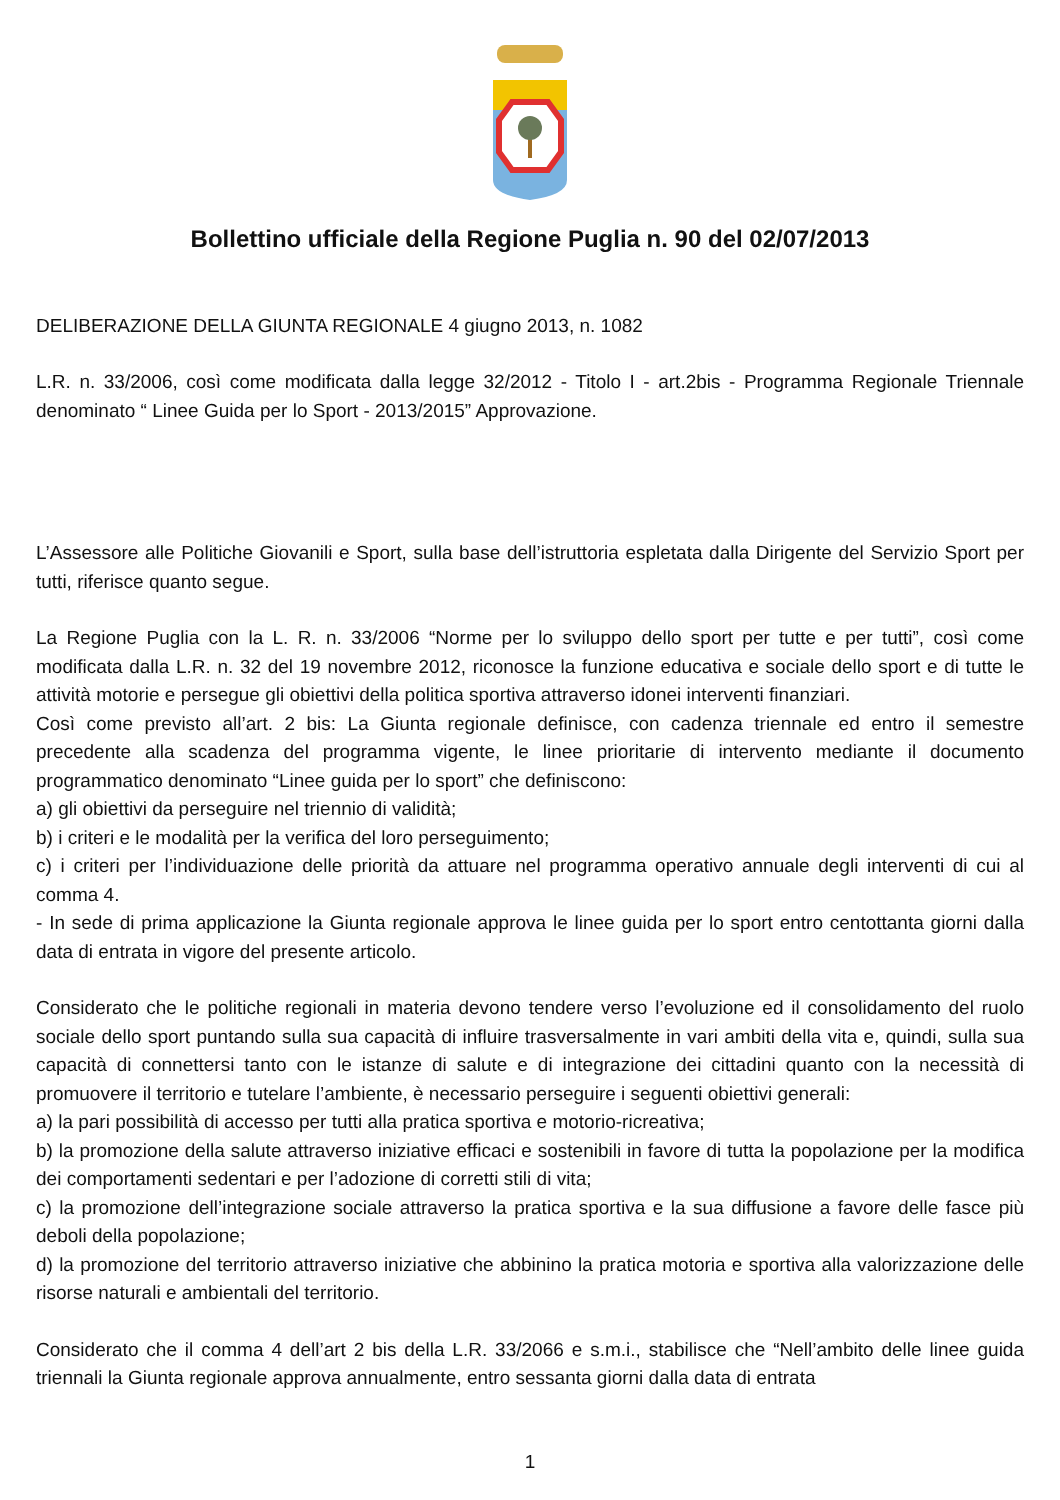Bollettino ufficiale della Regione Puglia n. 90 del 02/07/2013
DELIBERAZIONE DELLA GIUNTA REGIONALE 4 giugno 2013, n. 1082
L.R. n. 33/2006, così come modificata dalla legge 32/2012 - Titolo I - art.2bis - Programma Regionale Triennale denominato “ Linee Guida per lo Sport - 2013/2015” Approvazione.
L’Assessore alle Politiche Giovanili e Sport, sulla base dell’istruttoria espletata dalla Dirigente del Servizio Sport per tutti, riferisce quanto segue.
La Regione Puglia con la L. R. n. 33/2006 “Norme per lo sviluppo dello sport per tutte e per tutti”, così come modificata dalla L.R. n. 32 del 19 novembre 2012, riconosce la funzione educativa e sociale dello sport e di tutte le attività motorie e persegue gli obiettivi della politica sportiva attraverso idonei interventi finanziari.
Così come previsto all’art. 2 bis: La Giunta regionale definisce, con cadenza triennale ed entro il semestre precedente alla scadenza del programma vigente, le linee prioritarie di intervento mediante il documento programmatico denominato “Linee guida per lo sport” che definiscono:
a) gli obiettivi da perseguire nel triennio di validità;
b) i criteri e le modalità per la verifica del loro perseguimento;
c) i criteri per l’individuazione delle priorità da attuare nel programma operativo annuale degli interventi di cui al comma 4.
- In sede di prima applicazione la Giunta regionale approva le linee guida per lo sport entro centottanta giorni dalla data di entrata in vigore del presente articolo.
Considerato che le politiche regionali in materia devono tendere verso l’evoluzione ed il consolidamento del ruolo sociale dello sport puntando sulla sua capacità di influire trasversalmente in vari ambiti della vita e, quindi, sulla sua capacità di connettersi tanto con le istanze di salute e di integrazione dei cittadini quanto con la necessità di promuovere il territorio e tutelare l’ambiente, è necessario perseguire i seguenti obiettivi generali:
a) la pari possibilità di accesso per tutti alla pratica sportiva e motorio-ricreativa;
b) la promozione della salute attraverso iniziative efficaci e sostenibili in favore di tutta la popolazione per la modifica dei comportamenti sedentari e per l’adozione di corretti stili di vita;
c) la promozione dell’integrazione sociale attraverso la pratica sportiva e la sua diffusione a favore delle fasce più deboli della popolazione;
d) la promozione del territorio attraverso iniziative che abbinino la pratica motoria e sportiva alla valorizzazione delle risorse naturali e ambientali del territorio.
Considerato che il comma 4 dell’art 2 bis della L.R. 33/2066 e s.m.i., stabilisce che “Nell’ambito delle linee guida triennali la Giunta regionale approva annualmente, entro sessanta giorni dalla data di entrata
1